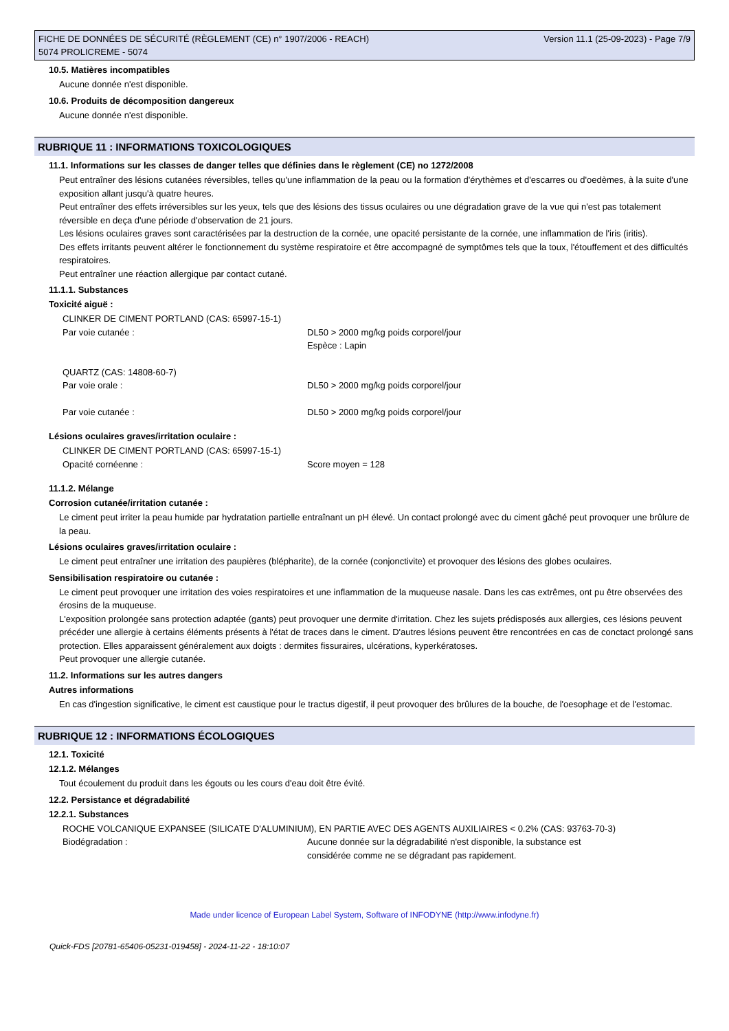FICHE DE DONNÉES DE SÉCURITÉ (RÈGLEMENT (CE) n° 1907/2006 - REACH)
5074 PROLICREME - 5074
Version 11.1 (25-09-2023) - Page 7/9
10.5. Matières incompatibles
Aucune donnée n'est disponible.
10.6. Produits de décomposition dangereux
Aucune donnée n'est disponible.
RUBRIQUE 11 : INFORMATIONS TOXICOLOGIQUES
11.1. Informations sur les classes de danger telles que définies dans le règlement (CE) no 1272/2008
Peut entraîner des lésions cutanées réversibles, telles qu'une inflammation de la peau ou la formation d'érythèmes et d'escarres ou d'oedèmes, à la suite d'une exposition allant jusqu'à quatre heures.
Peut entraîner des effets irréversibles sur les yeux, tels que des lésions des tissus oculaires ou une dégradation grave de la vue qui n'est pas totalement réversible en deça d'une période d'observation de 21 jours.
Les lésions oculaires graves sont caractérisées par la destruction de la cornée, une opacité persistante de la cornée, une inflammation de l'iris (iritis).
Des effets irritants peuvent altérer le fonctionnement du système respiratoire et être accompagné de symptômes tels que la toux, l'étouffement et des difficultés respiratoires.
Peut entraîner une réaction allergique par contact cutané.
11.1.1. Substances
Toxicité aiguë :
| CLINKER DE CIMENT PORTLAND (CAS: 65997-15-1) | |
| Par voie cutanée : | DL50 > 2000 mg/kg poids corporel/jour Espèce : Lapin |
| QUARTZ (CAS: 14808-60-7) | |
| Par voie orale : | DL50 > 2000 mg/kg poids corporel/jour |
| Par voie cutanée : | DL50 > 2000 mg/kg poids corporel/jour |
Lésions oculaires graves/irritation oculaire :
| CLINKER DE CIMENT PORTLAND (CAS: 65997-15-1) | |
| Opacité cornéenne : | Score moyen = 128 |
11.1.2. Mélange
Corrosion cutanée/irritation cutanée :
Le ciment peut irriter la peau humide par hydratation partielle entraînant un pH élevé. Un contact prolongé avec du ciment gâché peut provoquer une brûlure de la peau.
Lésions oculaires graves/irritation oculaire :
Le ciment peut entraîner une irritation des paupières (blépharite), de la cornée (conjonctivite) et provoquer des lésions des globes oculaires.
Sensibilisation respiratoire ou cutanée :
Le ciment peut provoquer une irritation des voies respiratoires et une inflammation de la muqueuse nasale. Dans les cas extrêmes, ont pu être observées des érosins de la muqueuse.
L'exposition prolongée sans protection adaptée (gants) peut provoquer une dermite d'irritation. Chez les sujets prédisposés aux allergies, ces lésions peuvent précéder une allergie à certains éléments présents à l'état de traces dans le ciment. D'autres lésions peuvent être rencontrées en cas de conctact prolongé sans protection. Elles apparaissent généralement aux doigts : dermites fissuraires, ulcérations, kyperkératoses.
Peut provoquer une allergie cutanée.
11.2. Informations sur les autres dangers
Autres informations
En cas d'ingestion significative, le ciment est caustique pour le tractus digestif, il peut provoquer des brûlures de la bouche, de l'oesophage et de l'estomac.
RUBRIQUE 12 : INFORMATIONS ÉCOLOGIQUES
12.1. Toxicité
12.1.2. Mélanges
Tout écoulement du produit dans les égouts ou les cours d'eau doit être évité.
12.2. Persistance et dégradabilité
12.2.1. Substances
| ROCHE VOLCANIQUE EXPANSEE (SILICATE D'ALUMINIUM), EN PARTIE AVEC DES AGENTS AUXILIAIRES < 0.2% (CAS: 93763-70-3) | |
| Biodégradation : | Aucune donnée sur la dégradabilité n'est disponible, la substance est considérée comme ne se dégradant pas rapidement. |
Made under licence of European Label System, Software of INFODYNE (http://www.infodyne.fr)
Quick-FDS [20781-65406-05231-019458] - 2024-11-22 - 18:10:07